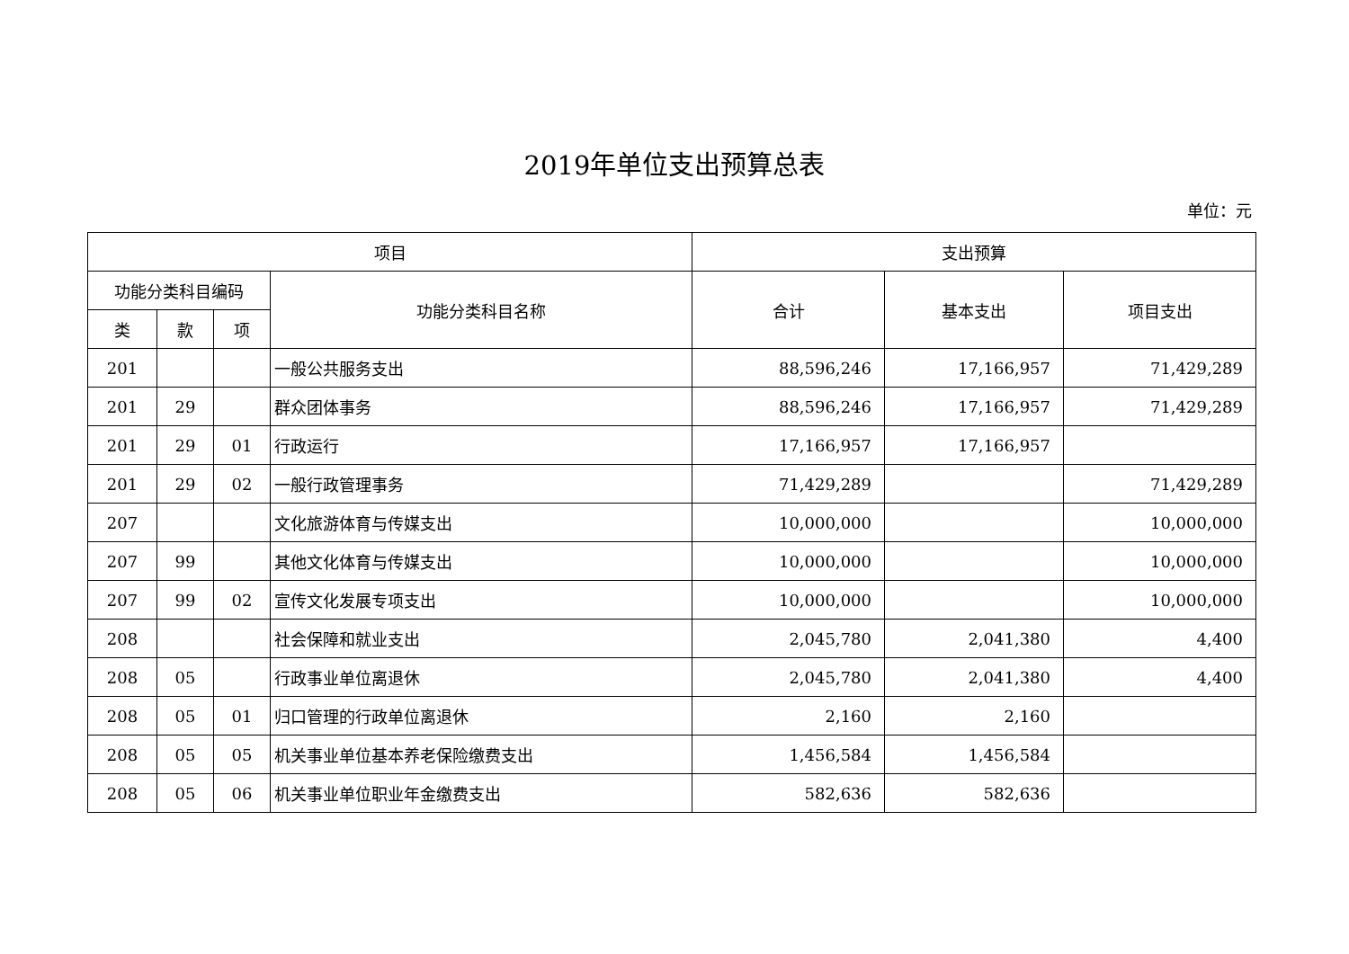2019年单位支出预算总表
单位：元
| 项目 | | | | 支出预算 | | |
| --- | --- | --- | --- | --- | --- | --- |
| 功能分类科目编码 | | | 功能分类科目名称 | 合计 | 基本支出 | 项目支出 |
| 类 | 款 | 项 | | | | |
| 201 | | | 一般公共服务支出 | 88,596,246 | 17,166,957 | 71,429,289 |
| 201 | 29 | | 群众团体事务 | 88,596,246 | 17,166,957 | 71,429,289 |
| 201 | 29 | 01 | 行政运行 | 17,166,957 | 17,166,957 | |
| 201 | 29 | 02 | 一般行政管理事务 | 71,429,289 | | 71,429,289 |
| 207 | | | 文化旅游体育与传媒支出 | 10,000,000 | | 10,000,000 |
| 207 | 99 | | 其他文化体育与传媒支出 | 10,000,000 | | 10,000,000 |
| 207 | 99 | 02 | 宣传文化发展专项支出 | 10,000,000 | | 10,000,000 |
| 208 | | | 社会保障和就业支出 | 2,045,780 | 2,041,380 | 4,400 |
| 208 | 05 | | 行政事业单位离退休 | 2,045,780 | 2,041,380 | 4,400 |
| 208 | 05 | 01 | 归口管理的行政单位离退休 | 2,160 | 2,160 | |
| 208 | 05 | 05 | 机关事业单位基本养老保险缴费支出 | 1,456,584 | 1,456,584 | |
| 208 | 05 | 06 | 机关事业单位职业年金缴费支出 | 582,636 | 582,636 | |